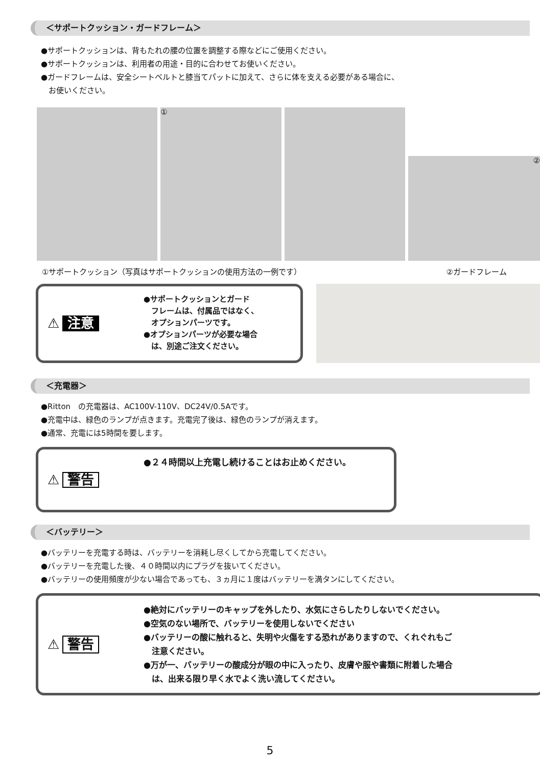＜サポートクッション・ガードフレーム＞
●サポートクッションは、背もたれの腰の位置を調整する際などにご使用ください。
●サポートクッションは、利用者の用途・目的に合わせてお使いください。
●ガードフレームは、安全シートベルトと膝当てパットに加えて、さらに体を支える必要がある場合に、
　お使いください。
①
②
①サポートクッション（写真はサポートクッションの使用方法の一例です） ②ガードフレーム
⚠ 注意
●サポートクッションとガード
　フレームは、付属品ではなく、
　オプションパーツです。
●オプションパーツが必要な場合
　は、別途ご注文ください。
＜充電器＞
●Ritton　の充電器は、AC100V-110V、DC24V/0.5Aです。
●充電中は、緑色のランプが点きます。充電完了後は、緑色のランプが消えます。
●通常、充電には5時間を要します。
⚠ 警告
●２４時間以上充電し続けることはお止めください。
＜バッテリー＞
●バッテリーを充電する時は、バッテリーを消耗し尽くしてから充電してください。
●バッテリーを充電した後、４０時間以内にプラグを抜いてください。
●バッテリーの使用頻度が少ない場合であっても、３ヵ月に１度はバッテリーを満タンにしてください。
⚠ 警告
●絶対にバッテリーのキャップを外したり、水気にさらしたりしないでください。
●空気のない場所で、バッテリーを使用しないでください
●バッテリーの酸に触れると、失明や火傷をする恐れがありますので、くれぐれもご
　注意ください。
●万が一、バッテリーの酸成分が眼の中に入ったり、皮膚や服や書類に附着した場合
　は、出来る限り早く水でよく洗い流してください。
5